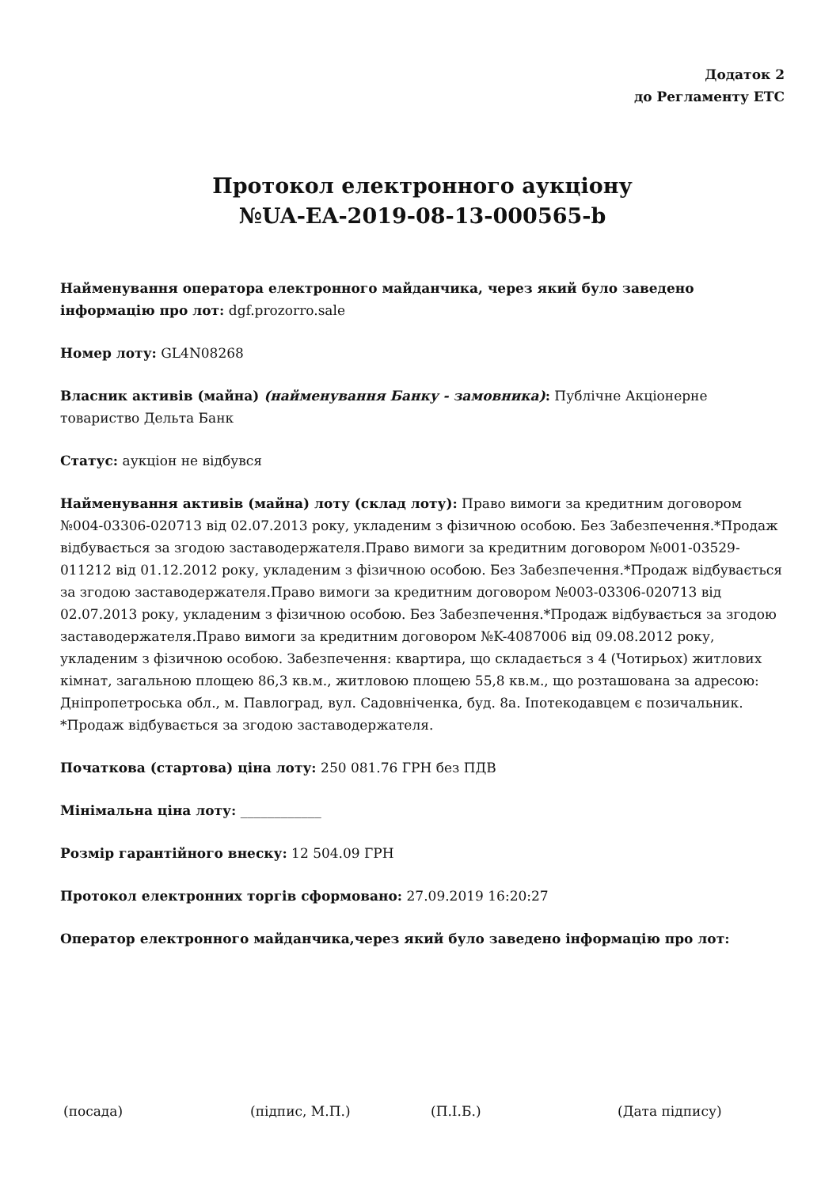Додаток 2
до Регламенту ЕТС
Протокол електронного аукціону
№UA-EA-2019-08-13-000565-b
Найменування оператора електронного майданчика, через який було заведено інформацію про лот: dgf.prozorro.sale
Номер лоту: GL4N08268
Власник активів (майна) (найменування Банку - замовника): Публічне Акціонерне товариство Дельта Банк
Статус: аукціон не відбувся
Найменування активів (майна) лоту (склад лоту): Право вимоги за кредитним договором №004-03306-020713 від 02.07.2013 року, укладеним з фізичною особою. Без Забезпечення.*Продаж відбувається за згодою заставодержателя.Право вимоги за кредитним договором №001-03529-011212 від 01.12.2012 року, укладеним з фізичною особою. Без Забезпечення.*Продаж відбувається за згодою заставодержателя.Право вимоги за кредитним договором №003-03306-020713 від 02.07.2013 року, укладеним з фізичною особою. Без Забезпечення.*Продаж відбувається за згодою заставодержателя.Право вимоги за кредитним договором №K-4087006 від 09.08.2012 року, укладеним з фізичною особою. Забезпечення: квартира, що складається з 4 (Чотирьох) житлових кімнат, загальною площею 86,3 кв.м., житловою площею 55,8 кв.м., що розташована за адресою: Дніпропетроська обл., м. Павлоград, вул. Садовніченка, буд. 8а. Іпотекодавцем є позичальник. *Продаж відбувається за згодою заставодержателя.
Початкова (стартова) ціна лоту: 250 081.76 ГРН без ПДВ
Мінімальна ціна лоту: ____________
Розмір гарантійного внеску: 12 504.09 ГРН
Протокол електронних торгів сформовано: 27.09.2019 16:20:27
Оператор електронного майданчика,через який було заведено інформацію про лот:
(посада) (підпис, М.П.) (П.І.Б.) (Дата підпису)